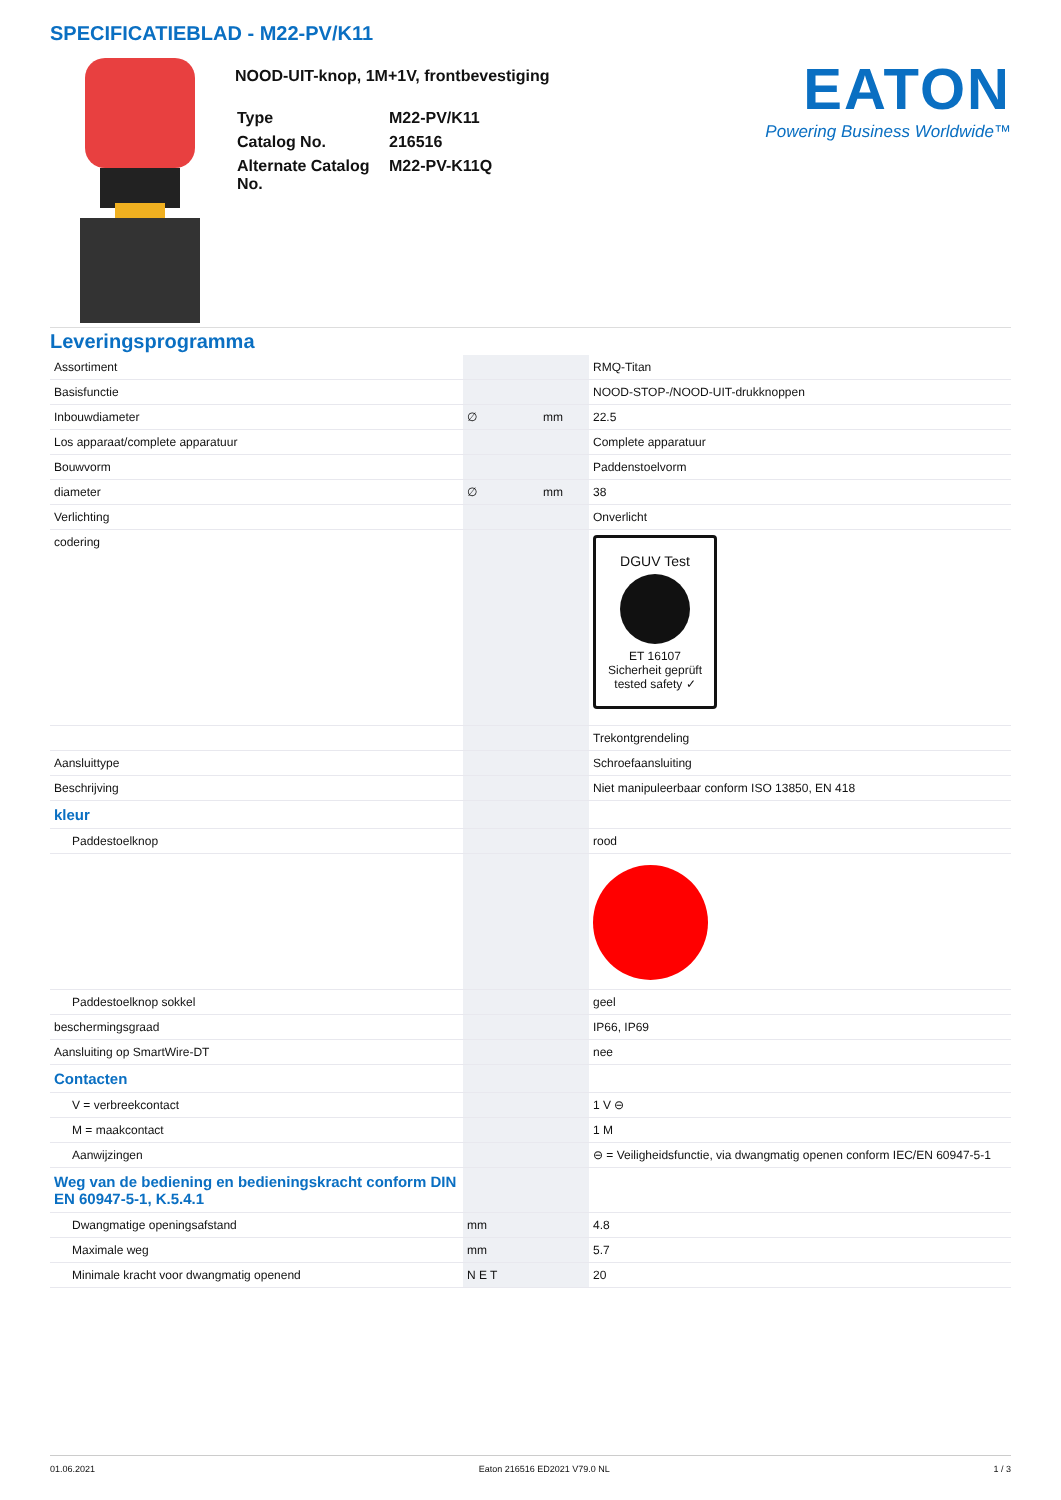SPECIFICATIEBLAD - M22-PV/K11
NOOD-UIT-knop, 1M+1V, frontbevestiging
| Type | M22-PV/K11 |
| Catalog No. | 216516 |
| Alternate Catalog No. | M22-PV-K11Q |
EATON
Powering Business Worldwide™
Leveringsprogramma
| Assortiment | | | RMQ-Titan |
| Basisfunctie | | | NOOD-STOP-/NOOD-UIT-drukknoppen |
| Inbouwdiameter | ∅ | mm | 22.5 |
| Los apparaat/complete apparatuur | | | Complete apparatuur |
| Bouwvorm | | | Paddenstoelvorm |
| diameter | ∅ | mm | 38 |
| Verlichting | | | Onverlicht |
| codering | | | DGUV Test ET 16107 Sicherheit geprüft tested safety ✓ |
| | | | Trekontgrendeling |
| Aansluittype | | | Schroefaansluiting |
| Beschrijving | | | Niet manipuleerbaar conform ISO 13850, EN 418 |
| kleur | | | |
| Paddestoelknop | | | rood |
| Paddestoelknop sokkel | | | geel |
| beschermingsgraad | | | IP66, IP69 |
| Aansluiting op SmartWire-DT | | | nee |
| Contacten | | | |
| V = verbreekcontact | | | 1 V ⊖ |
| M = maakcontact | | | 1 M |
| Aanwijzingen | | | ⊖ = Veiligheidsfunctie, via dwangmatig openen conform IEC/EN 60947-5-1 |
| Weg van de bediening en bedieningskracht conform DIN EN 60947-5-1, K.5.4.1 | | | |
| Dwangmatige openingsafstand | mm | | 4.8 |
| Maximale weg | mm | | 5.7 |
| Minimale kracht voor dwangmatig openend | N E T | | 20 |
01.06.2021 Eaton 216516 ED2021 V79.0 NL 1 / 3